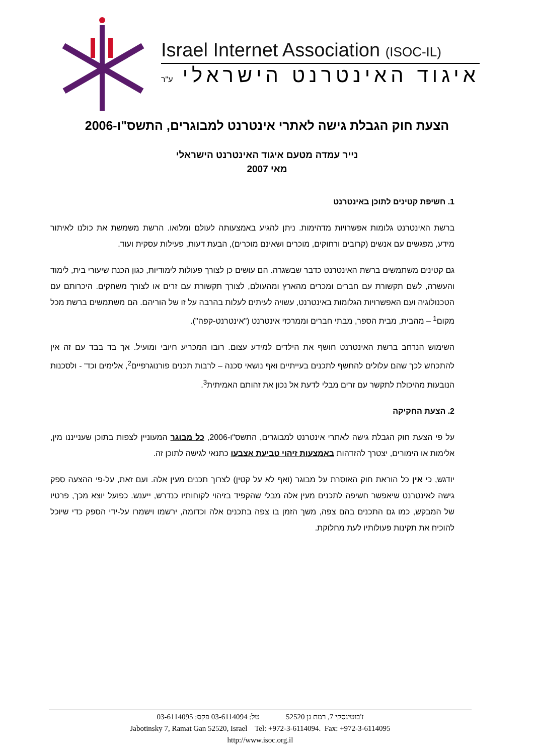Israel Internet Association (ISOC-IL)
איגוד האינטרנט הישראלי ע"ר
הצעת חוק הגבלת גישה לאתרי אינטרנט למבוגרים, התשס"ו-2006
נייר עמדה מטעם איגוד האינטרנט הישראלי
מאי 2007
1. חשיפת קטינים לתוכן באינטרנט
ברשת האינטרנט גלומות אפשרויות מדהימות. ניתן להגיע באמצעותה לעולם ומלואו. הרשת משמשת את כולנו לאיתור מידע, מפגשים עם אנשים (קרובים ורחוקים, מוכרים ושאינם מוכרים), הבעת דעות, פעילות עסקית ועוד.
גם קטינים משתמשים ברשת האינטרנט כדבר שבשגרה. הם עושים כן לצורך פעולות לימודיות, כגון הכנת שיעורי בית, לימוד והעשרה, לשם תקשורת עם חברים ומכרים מהארץ ומהעולם, לצורך תקשורת עם זרים או לצורך משחקים. היכרותם עם הטכנולוגיה ועם האפשרויות הגלומות באינטרנט, עשויה לעיתים לעלות בהרבה על זו של הוריהם. הם משתמשים ברשת מכל מקום<sup>1</sup> – מהבית, מבית הספר, מבתי חברים וממרכזי אינטרנט ("אינטרנט-קפה").
השימוש הנרחב ברשת האינטרנט חושף את הילדים למידע עצום. רובו המכריע חיובי ומועיל. אך בד בבד עם זה אין להתכחש לכך שהם עלולים להחשף לתכנים בעייתיים ואף נושאי סכנה – לרבות תכנים פורנוגרפיים<sup>2</sup>, אלימים וכד' - ולסכנות הנובעות מהיכולת לתקשר עם זרים מבלי לדעת אל נכון את זהותם האמיתית<sup>3</sup>.
2. הצעת החקיקה
על פי הצעת חוק הגבלת גישה לאתרי אינטרנט למבוגרים, התשס"ו-2006, כל מבוגר המעוניין לצפות בתוכן שענייננו מין, אלימות או הימורים, יצטרך להזדהות באמצעות זיהוי טביעת אצבעו כתנאי לגישה לתוכן זה.
יודגש, כי אין כל הוראת חוק האוסרת על מבוגר (ואף לא על קטין) לצרוך תכנים מעין אלה. ועם זאת, על-פי ההצעה ספק גישה לאינטרנט שיאפשר חשיפה לתכנים מעין אלה מבלי שהקפיד בזיהוי לקוחותיו כנדרש, ייענש. כפועל יוצא מכך, פרטיו של המבקש, כמו גם התכנים בהם צפה, משך הזמן בו צפה בתכנים אלה וכדומה, ירשמו וישמרו על-ידי הספק כדי שיוכל להוכיח את תקינות פעולותיו לעת מחלוקת.
ז'בוטינסקי 7, רמת גן 52520 טל: 03-6114094 פקס: 03-6114095
Jabotinsky 7, Ramat Gan 52520, Israel Tel: +972-3-6114094. Fax: +972-3-6114095
http://www.isoc.org.il